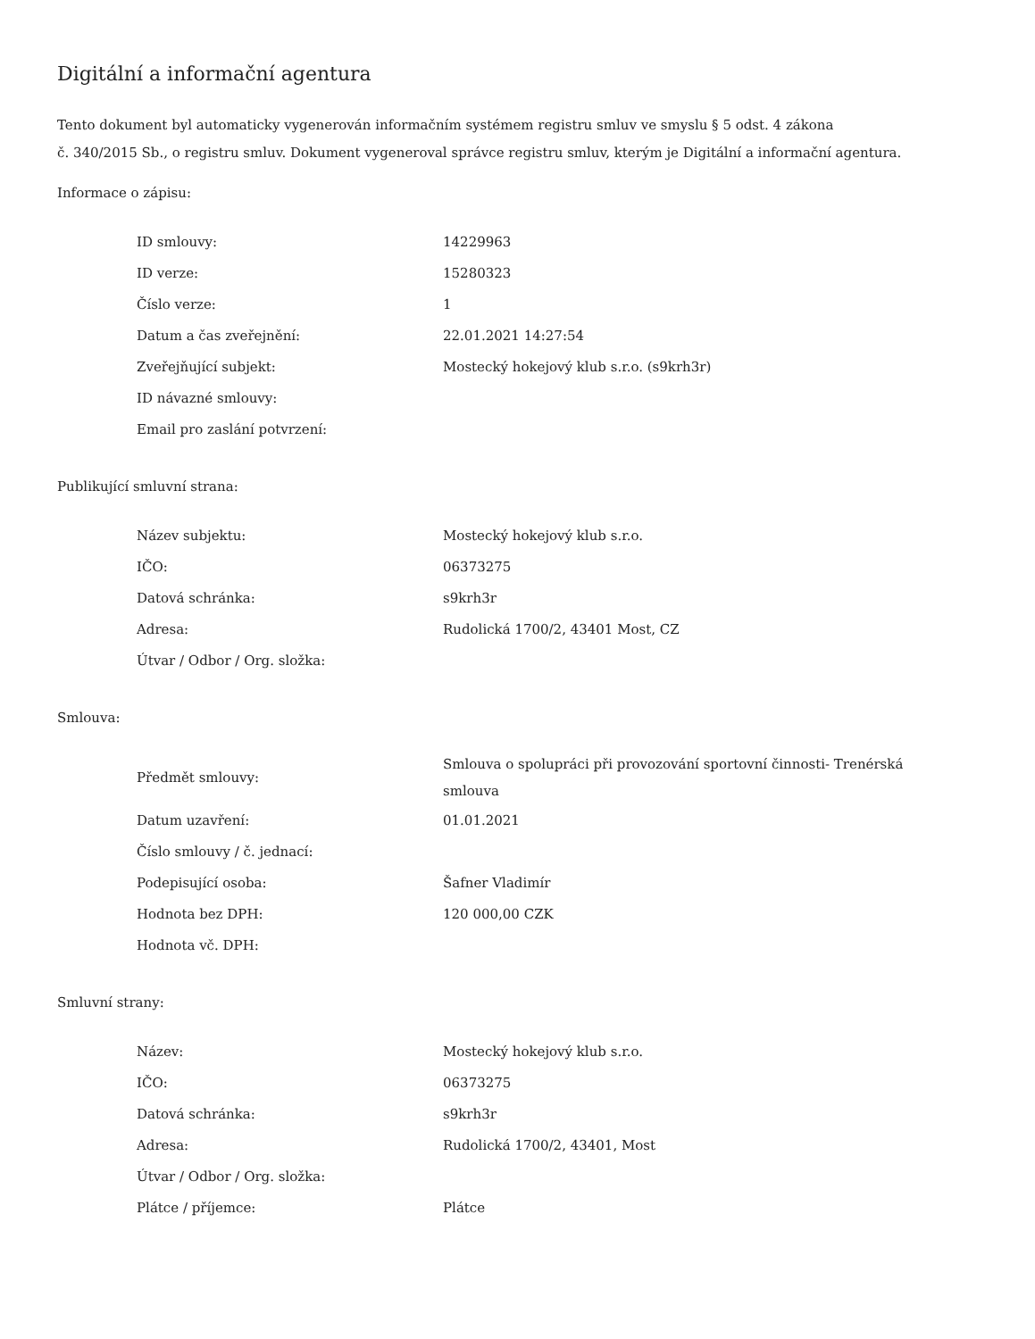Digitální a informační agentura
Tento dokument byl automaticky vygenerován informačním systémem registru smluv ve smyslu § 5 odst. 4 zákona
č. 340/2015 Sb., o registru smluv. Dokument vygeneroval správce registru smluv, kterým je Digitální a informační agentura.
Informace o zápisu:
| ID smlouvy: | 14229963 |
| ID verze: | 15280323 |
| Číslo verze: | 1 |
| Datum a čas zveřejnění: | 22.01.2021 14:27:54 |
| Zveřejňující subjekt: | Mostecký hokejový klub s.r.o. (s9krh3r) |
| ID návazné smlouvy: | |
| Email pro zaslání potvrzení: | |
Publikující smluvní strana:
| Název subjektu: | Mostecký hokejový klub s.r.o. |
| IČO: | 06373275 |
| Datová schránka: | s9krh3r |
| Adresa: | Rudolická 1700/2, 43401 Most, CZ |
| Útvar / Odbor / Org. složka: | |
Smlouva:
| Předmět smlouvy: | Smlouva o spolupráci při provozování sportovní činnosti- Trenérská smlouva |
| Datum uzavření: | 01.01.2021 |
| Číslo smlouvy / č. jednací: | |
| Podepisující osoba: | Šafner Vladimír |
| Hodnota bez DPH: | 120 000,00 CZK |
| Hodnota vč. DPH: | |
Smluvní strany:
| Název: | Mostecký hokejový klub s.r.o. |
| IČO: | 06373275 |
| Datová schránka: | s9krh3r |
| Adresa: | Rudolická 1700/2, 43401, Most |
| Útvar / Odbor / Org. složka: | |
| Plátce / příjemce: | Plátce |